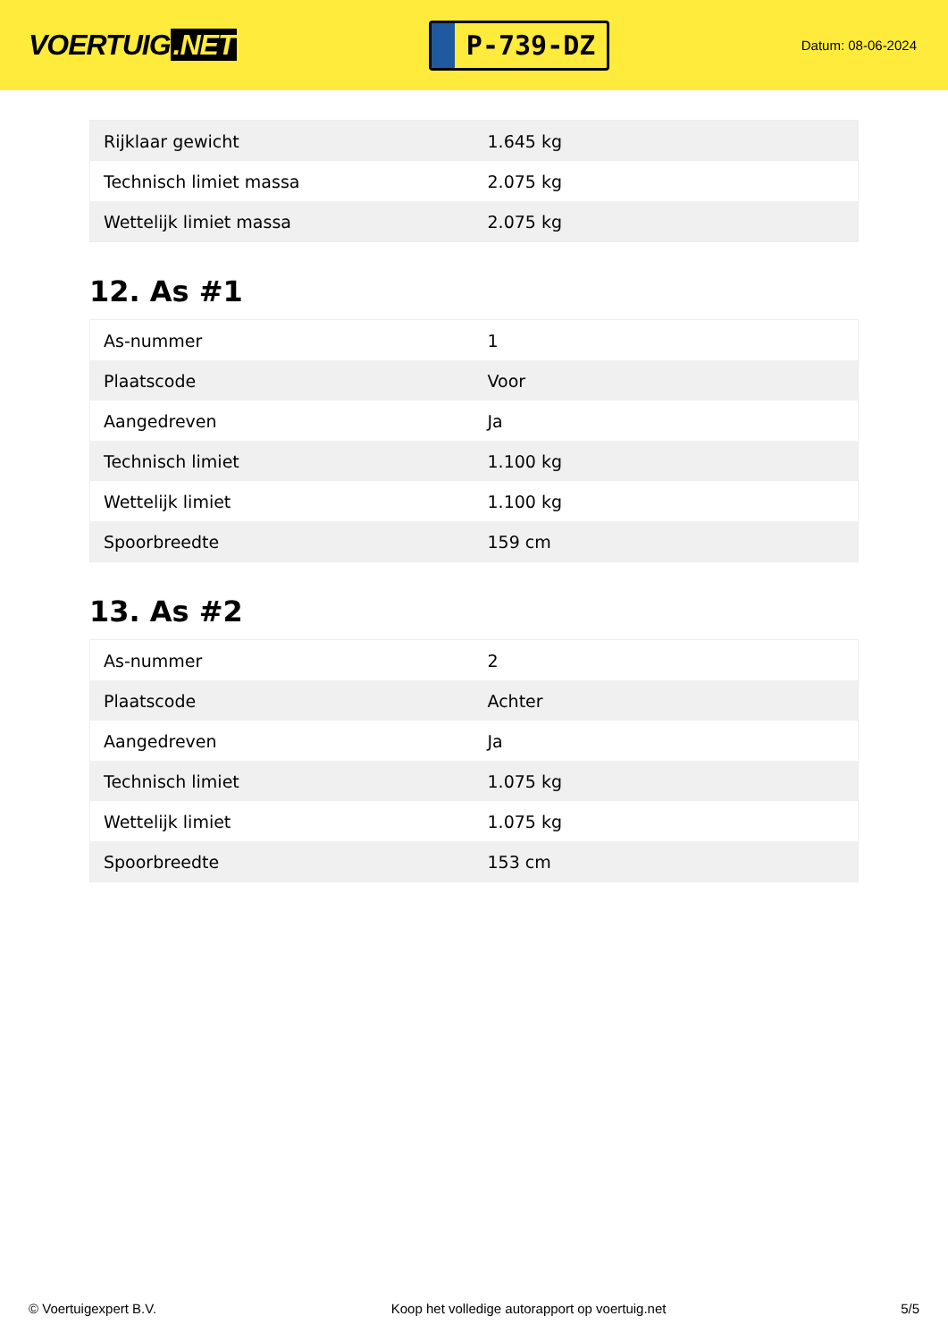VOERTUIG.NET
P-739-DZ
Datum: 08-06-2024
| Rijklaar gewicht | 1.645 kg |
| Technisch limiet massa | 2.075 kg |
| Wettelijk limiet massa | 2.075 kg |
12. As #1
| As-nummer | 1 |
| Plaatscode | Voor |
| Aangedreven | Ja |
| Technisch limiet | 1.100 kg |
| Wettelijk limiet | 1.100 kg |
| Spoorbreedte | 159 cm |
13. As #2
| As-nummer | 2 |
| Plaatscode | Achter |
| Aangedreven | Ja |
| Technisch limiet | 1.075 kg |
| Wettelijk limiet | 1.075 kg |
| Spoorbreedte | 153 cm |
© Voertuigexpert B.V. Koop het volledige autorapport op voertuig.net 5/5